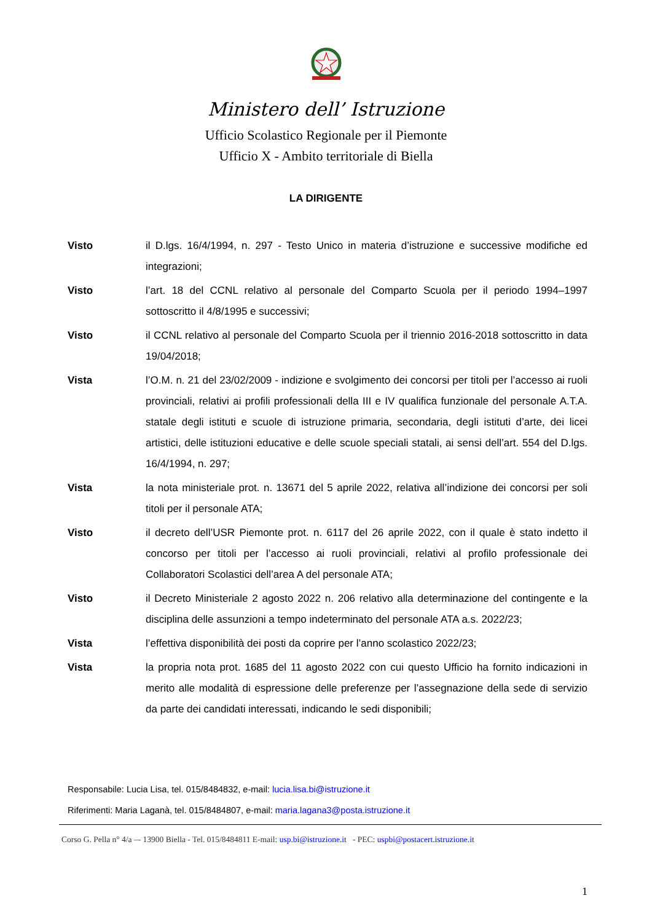Ministero dell’ Istruzione
Ufficio Scolastico Regionale per il Piemonte
Ufficio X - Ambito territoriale di Biella
LA DIRIGENTE
Visto il D.lgs. 16/4/1994, n. 297 - Testo Unico in materia d’istruzione e successive modifiche ed integrazioni;
Visto l’art. 18 del CCNL relativo al personale del Comparto Scuola per il periodo 1994–1997 sottoscritto il 4/8/1995 e successivi;
Visto il CCNL relativo al personale del Comparto Scuola per il triennio 2016-2018 sottoscritto in data 19/04/2018;
Vista l’O.M. n. 21 del 23/02/2009 - indizione e svolgimento dei concorsi per titoli per l’accesso ai ruoli provinciali, relativi ai profili professionali della III e IV qualifica funzionale del personale A.T.A. statale degli istituti e scuole di istruzione primaria, secondaria, degli istituti d’arte, dei licei artistici, delle istituzioni educative e delle scuole speciali statali, ai sensi dell’art. 554 del D.lgs. 16/4/1994, n. 297;
Vista la nota ministeriale prot. n. 13671 del 5 aprile 2022, relativa all’indizione dei concorsi per soli titoli per il personale ATA;
Visto il decreto dell’USR Piemonte prot. n. 6117 del 26 aprile 2022, con il quale è stato indetto il concorso per titoli per l’accesso ai ruoli provinciali, relativi al profilo professionale dei Collaboratori Scolastici dell’area A del personale ATA;
Visto il Decreto Ministeriale 2 agosto 2022 n. 206 relativo alla determinazione del contingente e la disciplina delle assunzioni a tempo indeterminato del personale ATA a.s. 2022/23;
Vista l’effettiva disponibilità dei posti da coprire per l’anno scolastico 2022/23;
Vista la propria nota prot. 1685 del 11 agosto 2022 con cui questo Ufficio ha fornito indicazioni in merito alle modalità di espressione delle preferenze per l’assegnazione della sede di servizio da parte dei candidati interessati, indicando le sedi disponibili;
Responsabile: Lucia Lisa, tel. 015/8484832, e-mail: lucia.lisa.bi@istruzione.it
Riferimenti: Maria Laganà, tel. 015/8484807, e-mail: maria.lagana3@posta.istruzione.it
Corso G. Pella n° 4/a –- 13900 Biella - Tel. 015/8484811 E-mail: usp.bi@istruzione.it - PEC: uspbi@postacert.istruzione.it
1